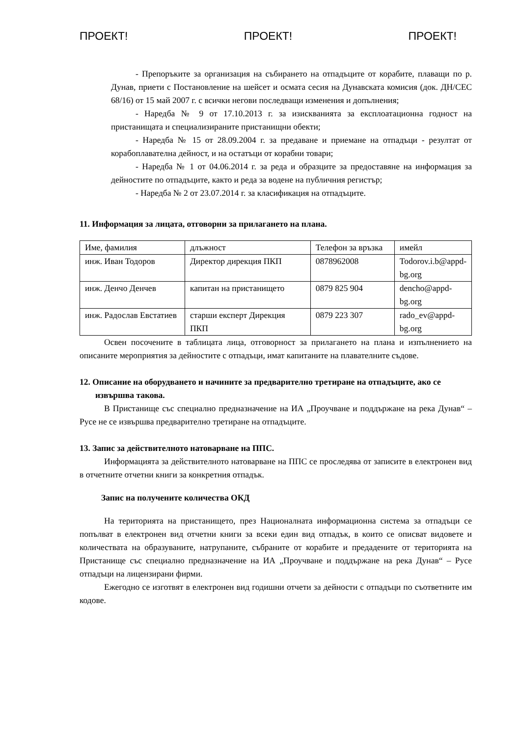ПРОЕКТ! ПРОЕКТ! ПРОЕКТ!
- Препоръките за организация на събирането на отпадъците от корабите, плаващи по р. Дунав, приети с Постановление на шейсет и осмата сесия на Дунавската комисия (док. ДН/СЕС 68/16) от 15 май 2007 г. с всички негови последващи изменения и допълнения;
- Наредба № 9 от 17.10.2013 г. за изискванията за експлоатационна годност на пристанищата и специализираните пристанищни обекти;
- Наредба № 15 от 28.09.2004 г. за предаване и приемане на отпадъци - резултат от корабоплавателна дейност, и на остатъци от корабни товари;
- Наредба № 1 от 04.06.2014 г. за реда и образците за предоставяне на информация за дейностите по отпадъците, както и реда за водене на публичния регистър;
- Наредба № 2 от 23.07.2014 г. за класификация на отпадъците.
11. Информация за лицата, отговорни за прилагането на плана.
| Име, фамилия | длъжност | Телефон за връзка | имейл |
| инж. Иван Тодоров | Директор дирекция ПКП | 0878962008 | Todorov.i.b@appd-bg.org |
| инж. Денчо Денчев | капитан на пристанището | 0879 825 904 | dencho@appd-bg.org |
| инж. Радослав Евстатиев | старши експерт Дирекция ПКП | 0879 223 307 | rado_ev@appd-bg.org |
Освен посочените в таблицата лица, отговорност за прилагането на плана и изпълнението на описаните мероприятия за дейностите с отпадъци, имат капитаните на плавателните съдове.
12. Описание на оборудването и начините за предварително третиране на отпадъците, ако се извършва такова.
В Пристанище със специално предназначение на ИА „Проучване и поддържане на река Дунав“ – Русе не се извършва предварително третиране на отпадъците.
13. Запис за действителното натоварване на ППС.
Информацията за действителното натоварване на ППС се проследява от записите в електронен вид в отчетните отчетни книги за конкретния отпадък.
Запис на получените количества ОКД
На територията на пристанището, през Националната информационна система за отпадъци се попълват в електронен вид отчетни книги за всеки един вид отпадък, в които се описват видовете и количествата на образуваните, натрупаните, събраните от корабите и предадените от територията на Пристанище със специално предназначение на ИА „Проучване и поддържане на река Дунав“ – Русе отпадъци на лицензирани фирми.
Ежегодно се изготвят в електронен вид годишни отчети за дейности с отпадъци по съответните им кодове.